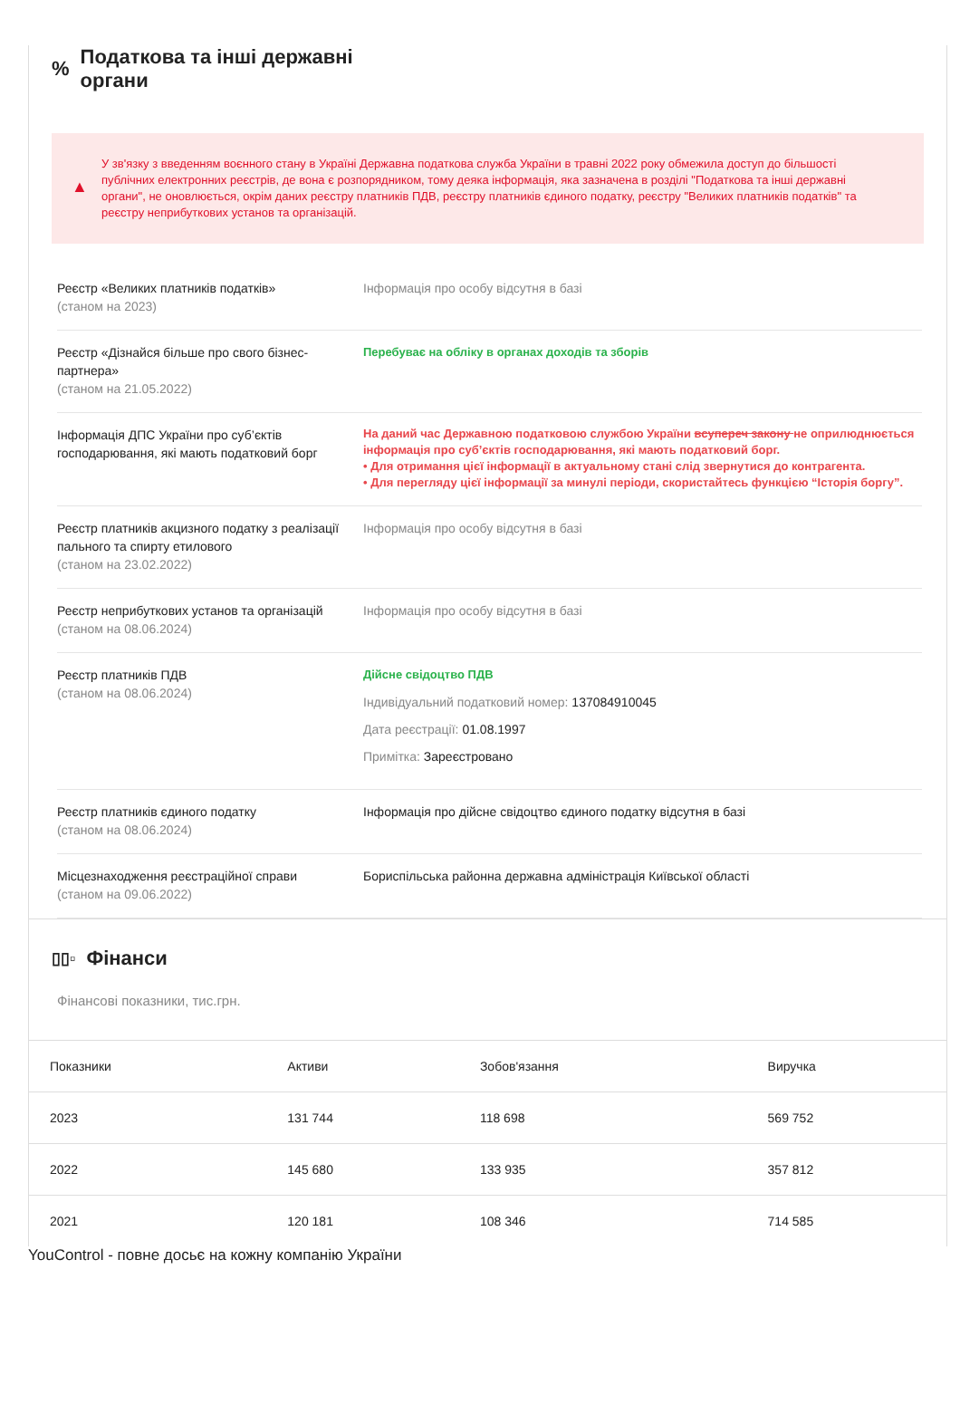% Податкова та інші державні
органи
▲
У зв'язку з введенням воєнного стану в Україні Державна податкова служба України в травні 2022 року обмежила доступ до більшості публічних електронних реєстрів, де вона є розпорядником, тому деяка інформація, яка зазначена в розділі "Податкова та інші державні органи", не оновлюється, окрім даних реєстру платників ПДВ, реєстру платників єдиного податку, реєстру "Великих платників податків" та реєстру неприбуткових установ та організацій.
Реєстр «Великих платників податків»
(станом на 2023)
Інформація про особу відсутня в базі
Реєстр «Дізнайся більше про свого бізнес-партнера»
(станом на 21.05.2022)
Перебуває на обліку в органах доходів та зборів
Інформація ДПС України про суб’єктів господарювання, які мають податковий борг
На даний час Державною податковою службою України всупереч закону не оприлюднюється інформація про суб’єктів господарювання, які мають податковий борг.
• Для отримання цієї інформації в актуальному стані слід звернутися до контрагента.
• Для перегляду цієї інформації за минулі періоди, скористайтесь функцією “Історія боргу”.
Реєстр платників акцизного податку з реалізації пального та спирту етилового
(станом на 23.02.2022)
Інформація про особу відсутня в базі
Реєстр неприбуткових установ та організацій
(станом на 08.06.2024)
Інформація про особу відсутня в базі
Реєстр платників ПДВ
(станом на 08.06.2024)
Дійсне свідоцтво ПДВ
Індивідуальний податковий номер: 137084910045
Дата реєстрації: 01.08.1997
Примітка: Зареєстровано
Реєстр платників єдиного податку
(станом на 08.06.2024)
Інформація про дійсне свідоцтво єдиного податку відсутня в базі
Місцезнаходження реєстраційної справи
(станом на 09.06.2022)
Бориспільська районна державна адміністрація Київської області
▯▯▫ Фінанси
Фінансові показники, тис.грн.
| Показники | Активи | Зобов'язання | Виручка |
| --- | --- | --- | --- |
| 2023 | 131 744 | 118 698 | 569 752 |
| 2022 | 145 680 | 133 935 | 357 812 |
| 2021 | 120 181 | 108 346 | 714 585 |
YouControl - повне досьє на кожну компанію України